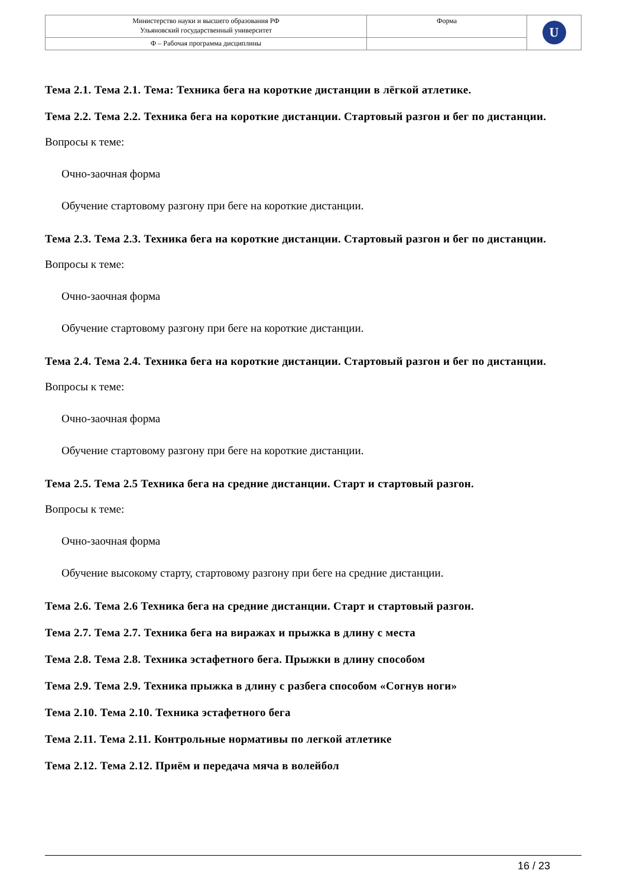| Министерство науки и высшего образования РФ Ульяновский государственный университет | Форма | U |
| Ф – Рабочая программа дисциплины | | |
Тема 2.1. Тема 2.1. Тема: Техника бега на короткие дистанции в лёгкой атлетике.
Тема 2.2. Тема 2.2. Техника бега на короткие дистанции. Стартовый разгон и бег по дистанции.
Вопросы к теме:
Очно-заочная форма
Обучение стартовому разгону при беге на короткие дистанции.
Тема 2.3. Тема 2.3. Техника бега на короткие дистанции. Стартовый разгон и бег по дистанции.
Вопросы к теме:
Очно-заочная форма
Обучение стартовому разгону при беге на короткие дистанции.
Тема 2.4. Тема 2.4. Техника бега на короткие дистанции. Стартовый разгон и бег по дистанции.
Вопросы к теме:
Очно-заочная форма
Обучение стартовому разгону при беге на короткие дистанции.
Тема 2.5. Тема 2.5 Техника бега на средние дистанции. Старт и стартовый разгон.
Вопросы к теме:
Очно-заочная форма
Обучение высокому старту, стартовому разгону при беге на средние дистанции.
Тема 2.6. Тема 2.6 Техника бега на средние дистанции. Старт и стартовый разгон.
Тема 2.7. Тема 2.7. Техника бега на виражах и прыжка в длину с места
Тема 2.8. Тема 2.8. Техника эстафетного бега. Прыжки в длину способом
Тема 2.9. Тема 2.9. Техника прыжка в длину с разбега способом «Согнув ноги»
Тема 2.10. Тема 2.10. Техника эстафетного бега
Тема 2.11. Тема 2.11. Контрольные нормативы по легкой атлетике
Тема 2.12. Тема 2.12. Приём и передача мяча в волейбол
16 / 23